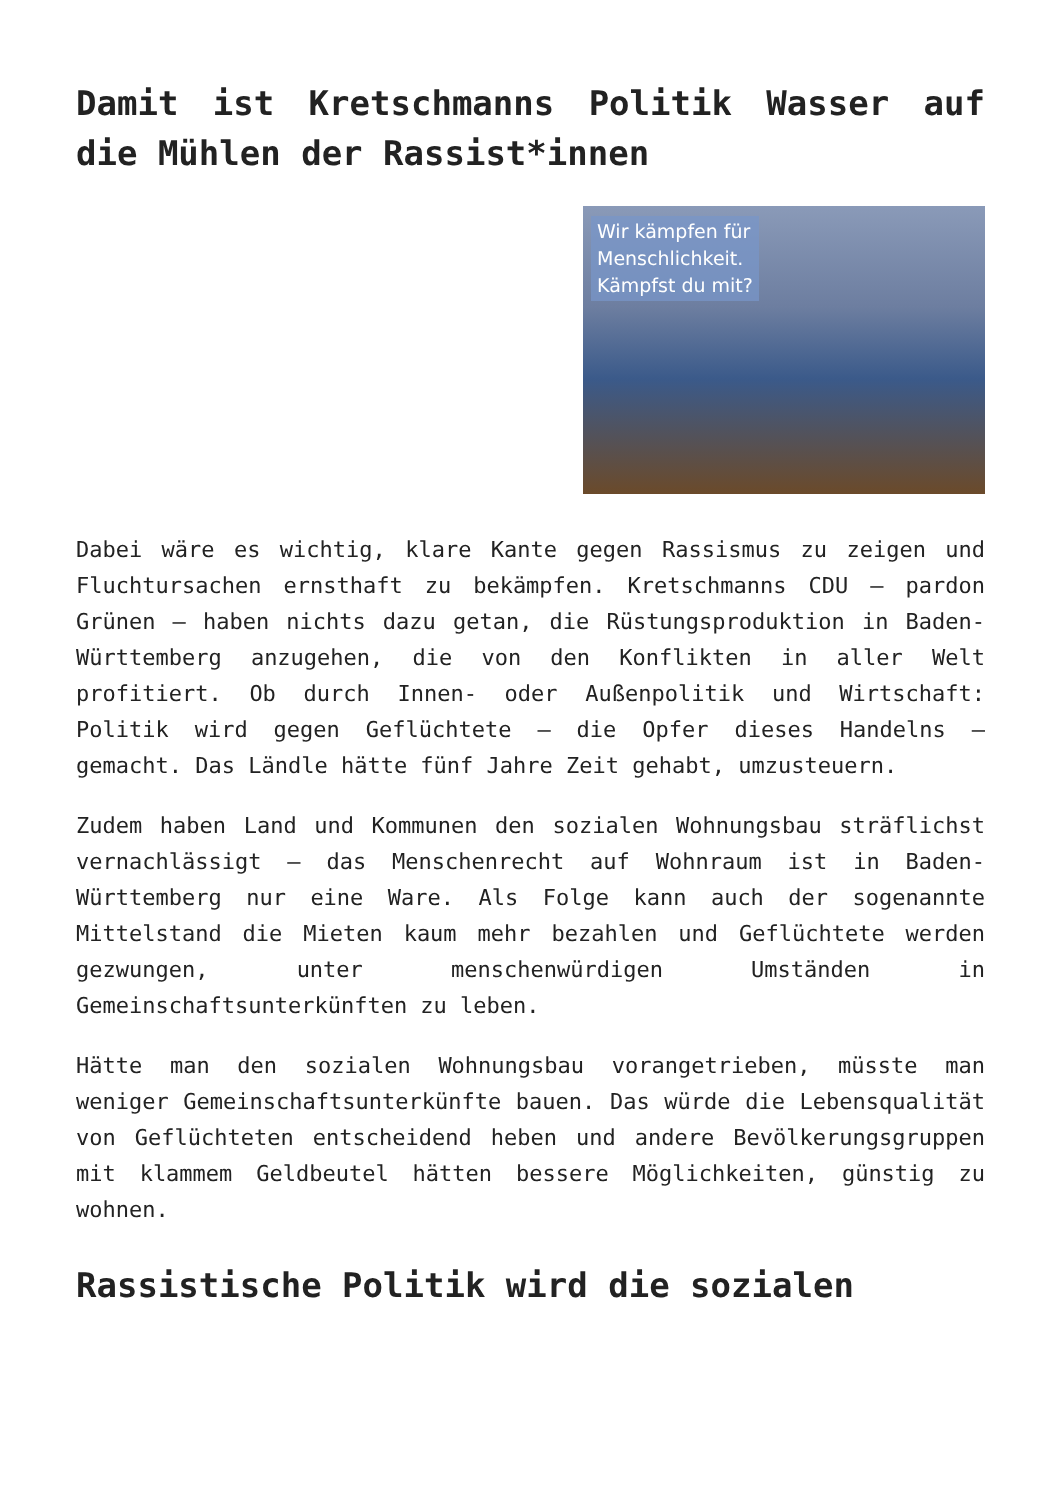Damit ist Kretschmanns Politik Wasser auf die Mühlen der Rassist*innen
Wir kämpfen für
Menschlichkeit.
Kämpfst du mit?
Dabei wäre es wichtig, klare Kante gegen Rassismus zu zeigen und Fluchtursachen ernsthaft zu bekämpfen. Kretschmanns CDU – pardon Grünen – haben nichts dazu getan, die Rüstungsproduktion in Baden-Württemberg anzugehen, die von den Konflikten in aller Welt profitiert. Ob durch Innen- oder Außenpolitik und Wirtschaft: Politik wird gegen Geflüchtete – die Opfer dieses Handelns – gemacht. Das Ländle hätte fünf Jahre Zeit gehabt, umzusteuern.
Zudem haben Land und Kommunen den sozialen Wohnungsbau sträflichst vernachlässigt – das Menschenrecht auf Wohnraum ist in Baden-Württemberg nur eine Ware. Als Folge kann auch der sogenannte Mittelstand die Mieten kaum mehr bezahlen und Geflüchtete werden gezwungen, unter menschenwürdigen Umständen in Gemeinschaftsunterkünften zu leben.
Hätte man den sozialen Wohnungsbau vorangetrieben, müsste man weniger Gemeinschaftsunterkünfte bauen. Das würde die Lebensqualität von Geflüchteten entscheidend heben und andere Bevölkerungsgruppen mit klammem Geldbeutel hätten bessere Möglichkeiten, günstig zu wohnen.
Rassistische Politik wird die sozialen